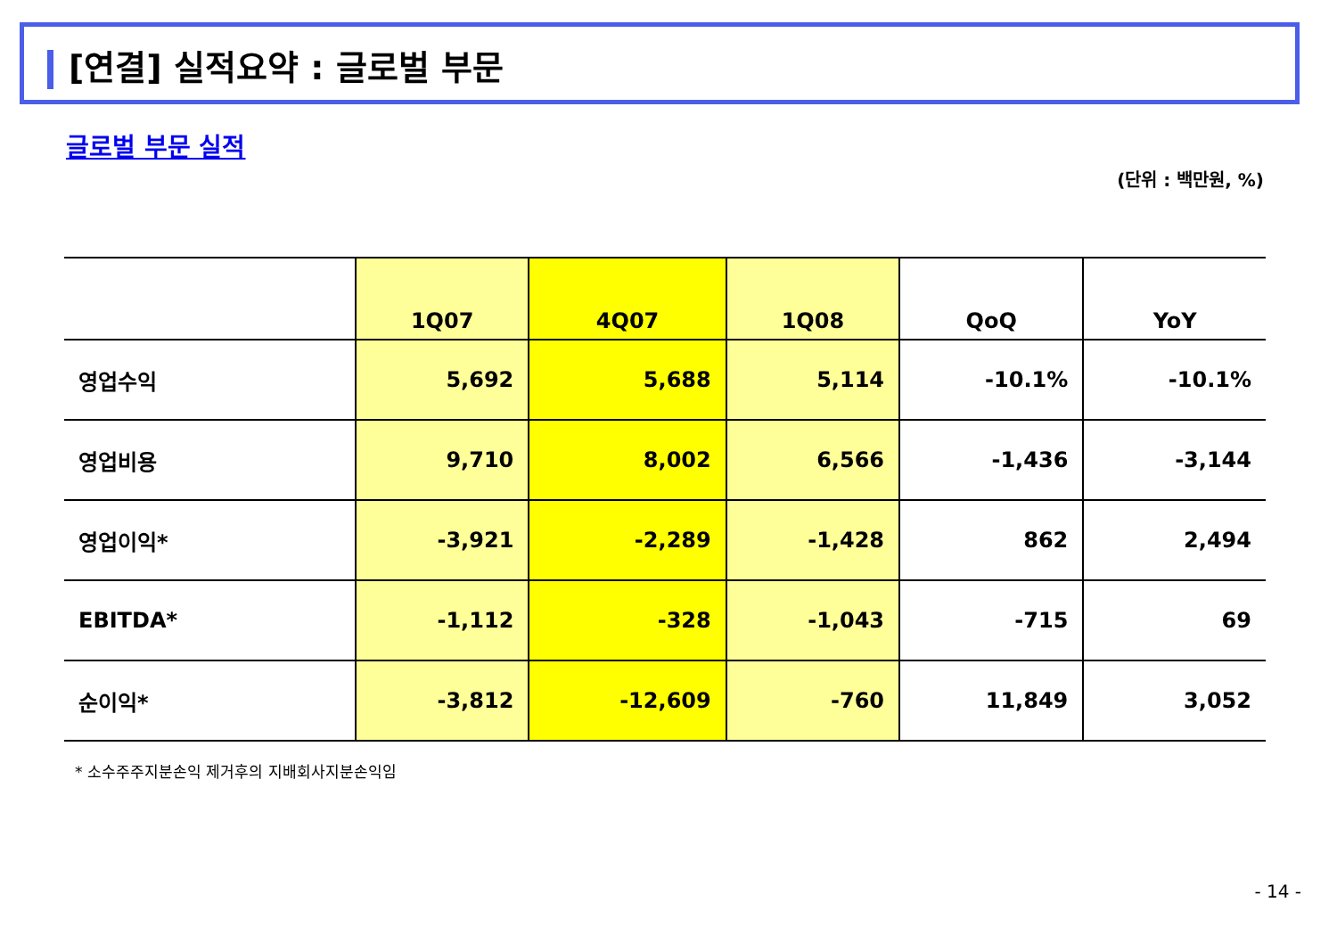[연결] 실적요약 : 글로벌 부문
글로벌 부문 실적
(단위 : 백만원, %)
| | 1Q07 | 4Q07 | 1Q08 | QoQ | YoY |
| --- | --- | --- | --- | --- | --- |
| 영업수익 | 5,692 | 5,688 | 5,114 | -10.1% | -10.1% |
| 영업비용 | 9,710 | 8,002 | 6,566 | -1,436 | -3,144 |
| 영업이익* | -3,921 | -2,289 | -1,428 | 862 | 2,494 |
| EBITDA* | -1,112 | -328 | -1,043 | -715 | 69 |
| 순이익* | -3,812 | -12,609 | -760 | 11,849 | 3,052 |
* 소수주주지분손익 제거후의 지배회사지분손익임
- 14 -